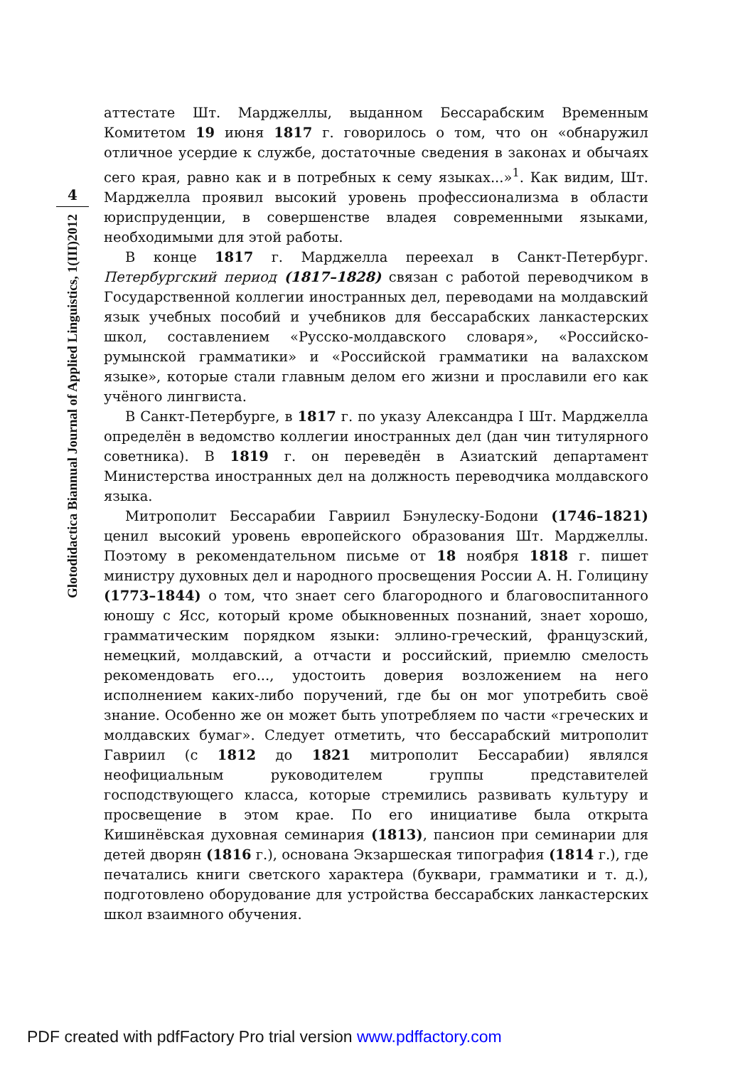4
Glotodidactica Biannual Journal of Applied Linguistics, 1(III)2012
аттестате Шт. Марджеллы, выданном Бессарабским Временным Комитетом 19 июня 1817 г. говорилось о том, что он «обнаружил отличное усердие к службе, достаточные сведения в законах и обычаях сего края, равно как и в потребных к сему языках...»<sup>1</sup>. Как видим, Шт. Марджелла проявил высокий уровень профессионализма в области юриспруденции, в совершенстве владея современными языками, необходимыми для этой работы.
В конце 1817 г. Марджелла переехал в Санкт-Петербург. Петербургский период (1817–1828) связан с работой переводчиком в Государственной коллегии иностранных дел, переводами на молдавский язык учебных пособий и учебников для бессарабских ланкастерских школ, составлением «Русско-молдавского словаря», «Российско-румынской грамматики» и «Российской грамматики на валахском языке», которые стали главным делом его жизни и прославили его как учёного лингвиста.
В Санкт-Петербурге, в 1817 г. по указу Александра I Шт. Марджелла определён в ведомство коллегии иностранных дел (дан чин титулярного советника). В 1819 г. он переведён в Азиатский департамент Министерства иностранных дел на должность переводчика молдавского языка.
Митрополит Бессарабии Гавриил Бэнулеску-Бодони (1746–1821) ценил высокий уровень европейского образования Шт. Марджеллы. Поэтому в рекомендательном письме от 18 ноября 1818 г. пишет министру духовных дел и народного просвещения России А. Н. Голицину (1773–1844) о том, что знает сего благородного и благовоспитанного юношу с Ясс, который кроме обыкновенных познаний, знает хорошо, грамматическим порядком языки: эллино-греческий, французский, немецкий, молдавский, а отчасти и российский, приемлю смелость рекомендовать его..., удостоить доверия возложением на него исполнением каких-либо поручений, где бы он мог употребить своё знание. Особенно же он может быть употребляем по части «греческих и молдавских бумаг». Следует отметить, что бессарабский митрополит Гавриил (с 1812 до 1821 митрополит Бессарабии) являлся неофициальным руководителем группы представителей господствующего класса, которые стремились развивать культуру и просвещение в этом крае. По его инициативе была открыта Кишинёвская духовная семинария (1813), пансион при семинарии для детей дворян (1816 г.), основана Экзаршеская типография (1814 г.), где печатались книги светского характера (буквари, грамматики и т. д.), подготовлено оборудование для устройства бессарабских ланкастерских школ взаимного обучения.
PDF created with pdfFactory Pro trial version www.pdffactory.com